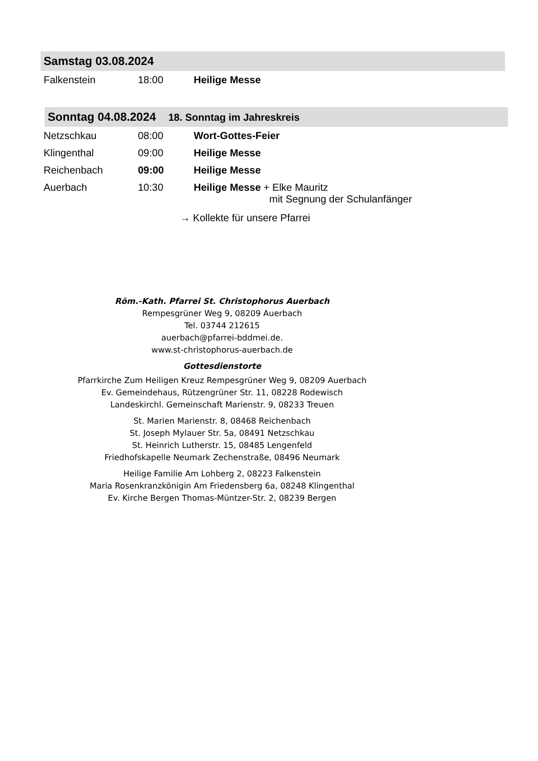Samstag 03.08.2024
Falkenstein 18:00 Heilige Messe
Sonntag 04.08.2024 18. Sonntag im Jahreskreis
Netzschkau 08:00 Wort-Gottes-Feier
Klingenthal 09:00 Heilige Messe
Reichenbach 09:00 Heilige Messe
Auerbach 10:30 Heilige Messe + Elke Mauritz
mit Segnung der Schulanfänger
→ Kollekte für unsere Pfarrei
Röm.-Kath. Pfarrei St. Christophorus Auerbach
Rempesgrüner Weg 9, 08209 Auerbach
Tel. 03744 212615
auerbach@pfarrei-bddmei.de.
www.st-christophorus-auerbach.de
Gottesdienstorte
Pfarrkirche Zum Heiligen Kreuz Rempesgrüner Weg 9, 08209 Auerbach
Ev. Gemeindehaus, Rützengrüner Str. 11, 08228 Rodewisch
Landeskirchl. Gemeinschaft Marienstr. 9, 08233 Treuen
St. Marien Marienstr. 8, 08468 Reichenbach
St. Joseph Mylauer Str. 5a, 08491 Netzschkau
St. Heinrich Lutherstr. 15, 08485 Lengenfeld
Friedhofskapelle Neumark Zechenstraße, 08496 Neumark
Heilige Familie Am Lohberg 2, 08223 Falkenstein
Maria Rosenkranzkönigin Am Friedensberg 6a, 08248 Klingenthal
Ev. Kirche Bergen Thomas-Müntzer-Str. 2, 08239 Bergen